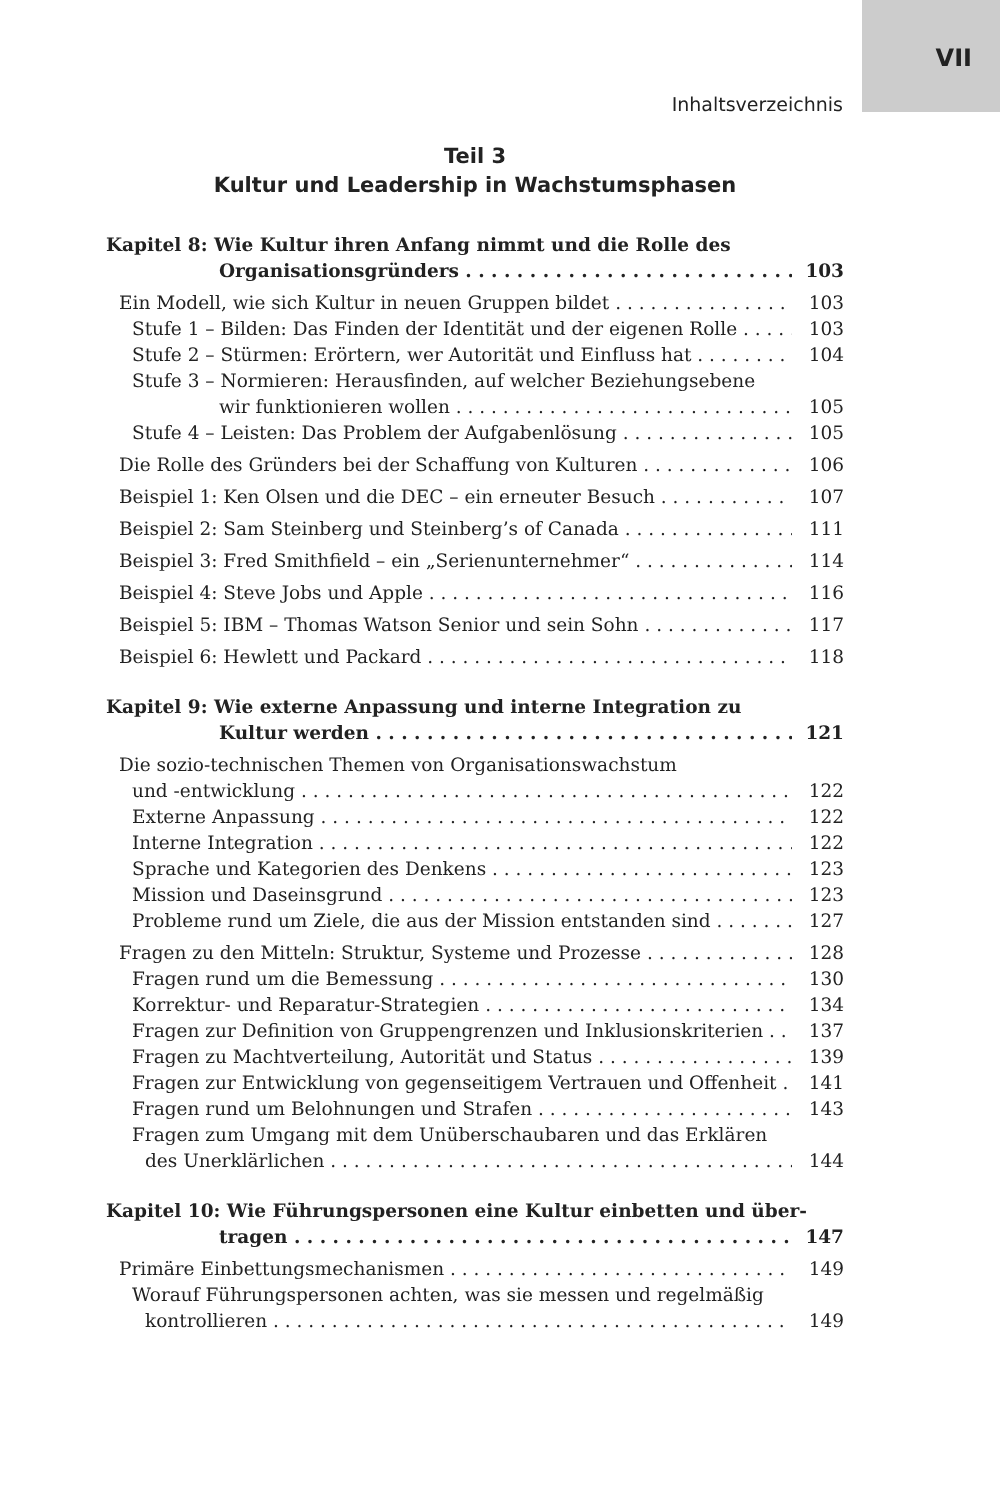VII
Inhaltsverzeichnis
Teil 3
Kultur und Leadership in Wachstumsphasen
Kapitel 8: Wie Kultur ihren Anfang nimmt und die Rolle des
Organisationsgründers 103
Ein Modell, wie sich Kultur in neuen Gruppen bildet 103
Stufe 1 – Bilden: Das Finden der Identität und der eigenen Rolle 103
Stufe 2 – Stürmen: Erörtern, wer Autorität und Einfluss hat 104
Stufe 3 – Normieren: Herausfinden, auf welcher Beziehungsebene
wir funktionieren wollen 105
Stufe 4 – Leisten: Das Problem der Aufgabenlösung 105
Die Rolle des Gründers bei der Schaffung von Kulturen 106
Beispiel 1: Ken Olsen und die DEC – ein erneuter Besuch 107
Beispiel 2: Sam Steinberg und Steinberg’s of Canada 111
Beispiel 3: Fred Smithfield – ein „Serienunternehmer“114
Beispiel 4: Steve Jobs und Apple 116
Beispiel 5: IBM – Thomas Watson Senior und sein Sohn 117
Beispiel 6: Hewlett und Packard 118
Kapitel 9: Wie externe Anpassung und interne Integration zu
Kultur werden 121
Die sozio-technischen Themen von Organisationswachstum
und -entwicklung 122
Externe Anpassung 122
Interne Integration 122
Sprache und Kategorien des Denkens 123
Mission und Daseinsgrund 123
Probleme rund um Ziele, die aus der Mission entstanden sind 127
Fragen zu den Mitteln: Struktur, Systeme und Prozesse 128
Fragen rund um die Bemessung 130
Korrektur- und Reparatur-Strategien 134
Fragen zur Definition von Gruppengrenzen und Inklusionskriterien 137
Fragen zu Machtverteilung, Autorität und Status 139
Fragen zur Entwicklung von gegenseitigem Vertrauen und Offenheit 141
Fragen rund um Belohnungen und Strafen 143
Fragen zum Umgang mit dem Unüberschaubaren und das Erklären
des Unerklärlichen 144
Kapitel 10: Wie Führungspersonen eine Kultur einbetten und über-
tragen 147
Primäre Einbettungsmechanismen 149
Worauf Führungspersonen achten, was sie messen und regelmäßig
kontrollieren 149